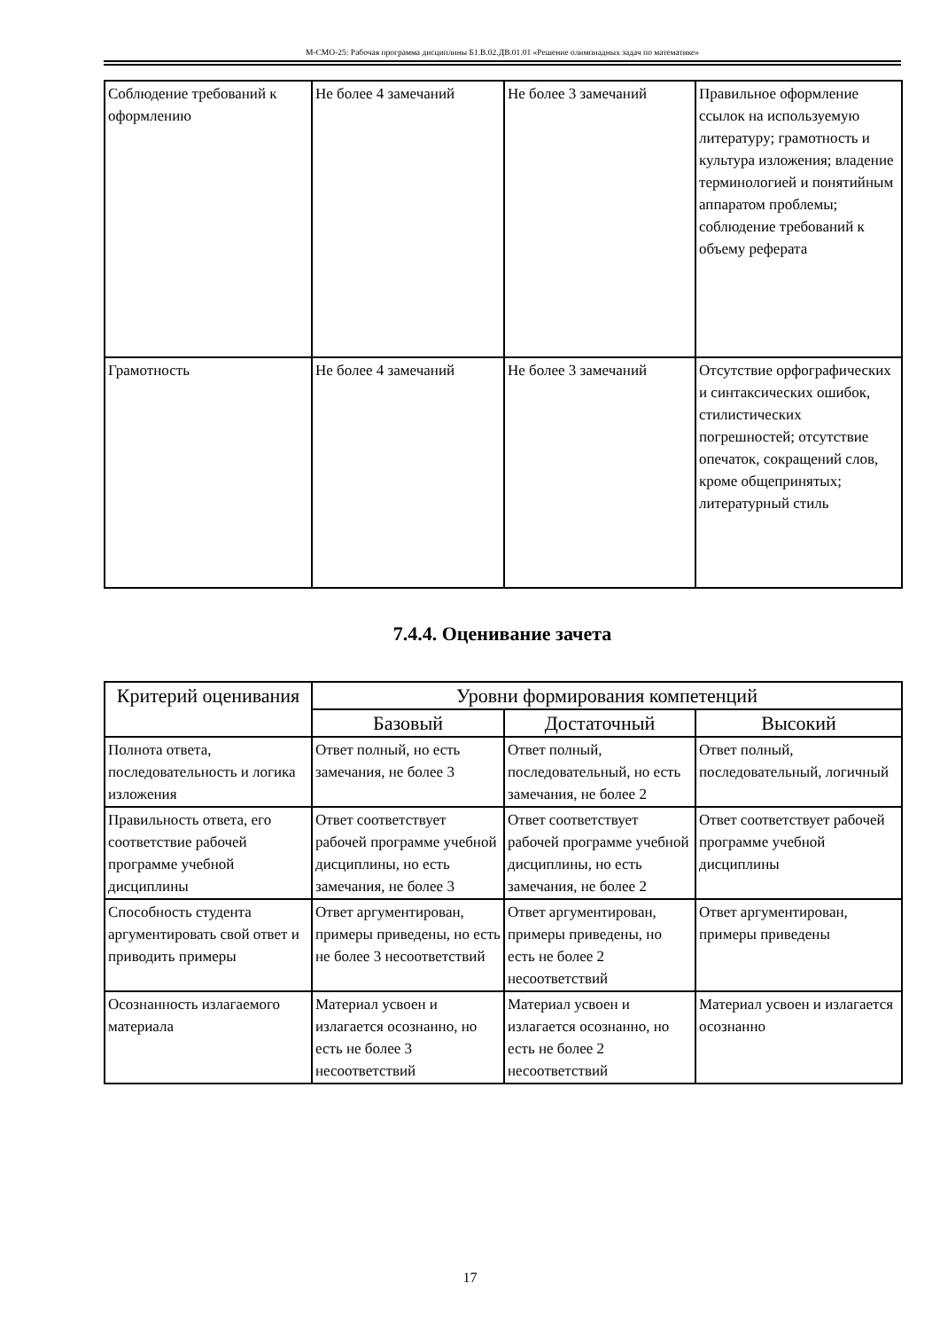М-СМО-25: Рабочая программа дисциплины Б1.В.02.ДВ.01.01 «Решение олимпиадных задач по математике»
| Соблюдение требований к оформлению | Не более 4 замечаний | Не более 3 замечаний | Правильное оформление ссылок на используемую литературу; грамотность и культура изложения; владение терминологией и понятийным аппаратом проблемы; соблюдение требований к объему реферата |
| Грамотность | Не более 4 замечаний | Не более 3 замечаний | Отсутствие орфографических и синтаксических ошибок, стилистических погрешностей; отсутствие опечаток, сокращений слов, кроме общепринятых; литературный стиль |
7.4.4. Оценивание зачета
| Критерий оценивания | Уровни формирования компетенций | | |
| --- | --- | --- | --- |
| | Базовый | Достаточный | Высокий |
| Полнота ответа, последовательность и логика изложения | Ответ полный, но есть замечания, не более 3 | Ответ полный, последовательный, но есть замечания, не более 2 | Ответ полный, последовательный, логичный |
| Правильность ответа, его соответствие рабочей программе учебной дисциплины | Ответ соответствует рабочей программе учебной дисциплины, но есть замечания, не более 3 | Ответ соответствует рабочей программе учебной дисциплины, но есть замечания, не более 2 | Ответ соответствует рабочей программе учебной дисциплины |
| Способность студента аргументировать свой ответ и приводить примеры | Ответ аргументирован, примеры приведены, но есть не более 3 несоответствий | Ответ аргументирован, примеры приведены, но есть не более 2 несоответствий | Ответ аргументирован, примеры приведены |
| Осознанность излагаемого материала | Материал усвоен и излагается осознанно, но есть не более 3 несоответствий | Материал усвоен и излагается осознанно, но есть не более 2 несоответствий | Материал усвоен и излагается осознанно |
17